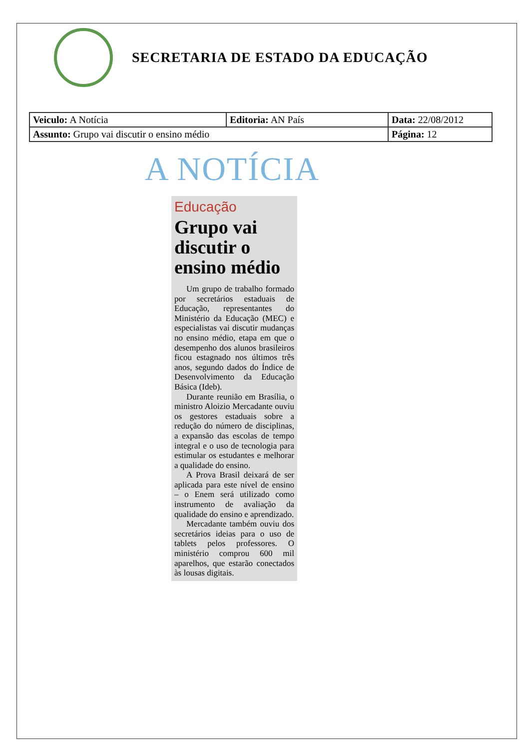SECRETARIA DE ESTADO DA EDUCAÇÃO
| Veiculo: A Notícia | Editoria: AN País | Data: 22/08/2012 |
| Assunto: Grupo vai discutir o ensino médio | | Página: 12 |
A NOTÍCIA
Educação
Grupo vai discutir o ensino médio
Um grupo de trabalho formado por secretários estaduais de Educação, representantes do Ministério da Educação (MEC) e especialistas vai discutir mudanças no ensino médio, etapa em que o desempenho dos alunos brasileiros ficou estagnado nos últimos três anos, segundo dados do Índice de Desenvolvimento da Educação Básica (Ideb).
Durante reunião em Brasília, o ministro Aloizio Mercadante ouviu os gestores estaduais sobre a redução do número de disciplinas, a expansão das escolas de tempo integral e o uso de tecnologia para estimular os estudantes e melhorar a qualidade do ensino.
A Prova Brasil deixará de ser aplicada para este nível de ensino – o Enem será utilizado como instrumento de avaliação da qualidade do ensino e aprendizado.
Mercadante também ouviu dos secretários ideias para o uso de tablets pelos professores. O ministério comprou 600 mil aparelhos, que estarão conectados às lousas digitais.